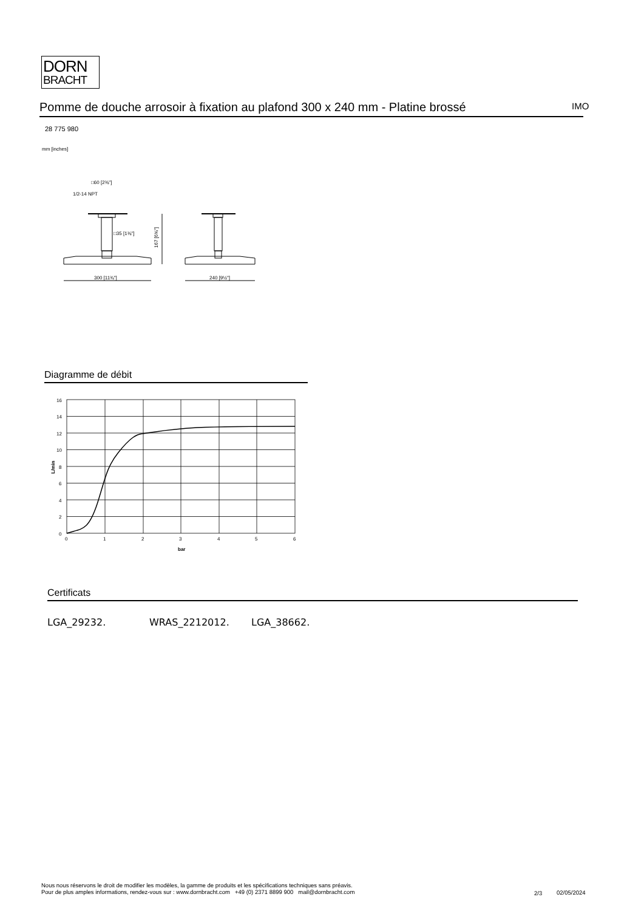DORN
BRACHT
Pomme de douche arrosoir à fixation au plafond 300 x 240 mm - Platine brossé
IMO
28 775 980
mm [inches]
□60 [2⅜"]
1/2-14 NPT
□35 [1⅜"]
167 [6⅝"]
300 [11¾"]
240 [9½"]
Diagramme de débit
16
14
12
10
8
6
4
2
0
0
1
2
3
4
5
6
bar
L/min
Certificats
LGA_29232. WRAS_2212012. LGA_38662.
Nous nous réservons le droit de modifier les modèles, la gamme de produits et les spécifications techniques sans préavis.
Pour de plus amples informations, rendez-vous sur : www.dornbracht.com +49 (0) 2371 8899 900 mail@dornbracht.com
2/3 02/05/2024